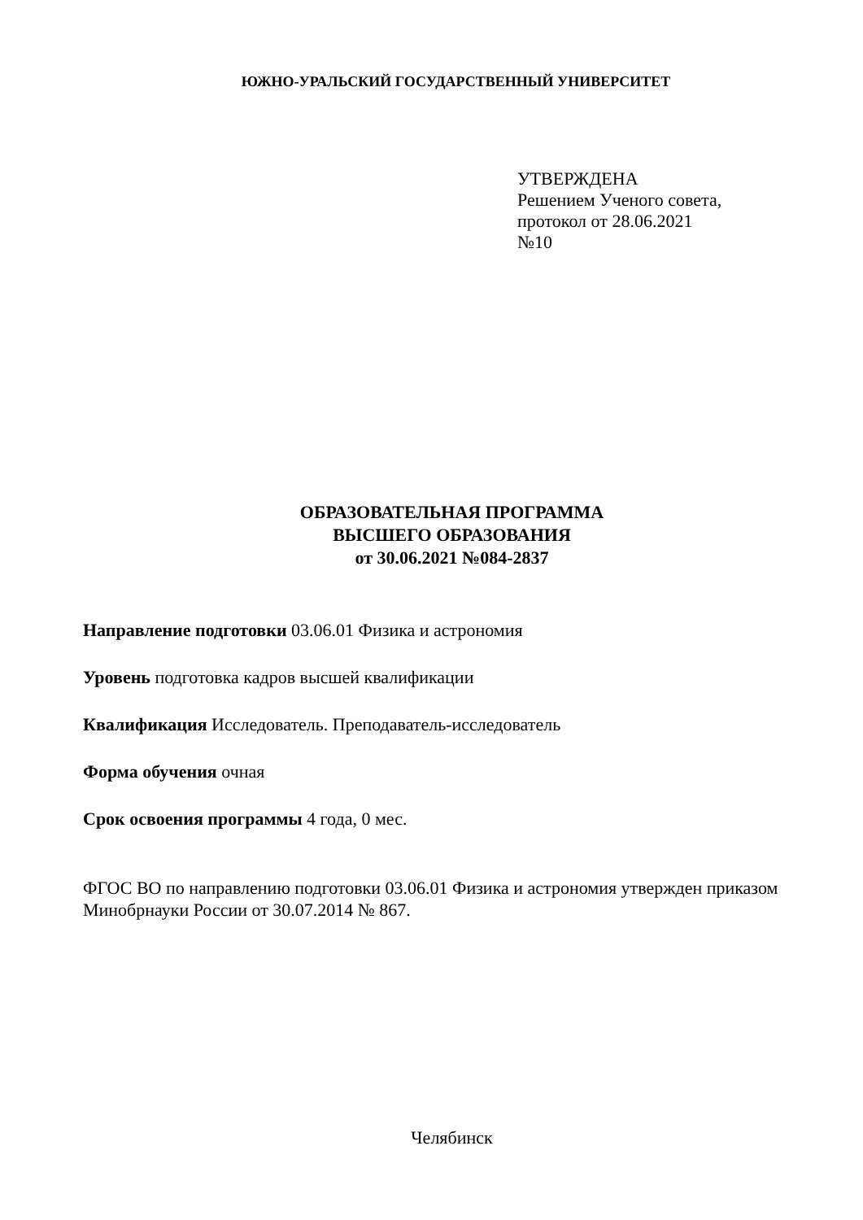ЮЖНО-УРАЛЬСКИЙ ГОСУДАРСТВЕННЫЙ УНИВЕРСИТЕТ
УТВЕРЖДЕНА
Решением Ученого совета,
протокол от 28.06.2021
№10
ОБРАЗОВАТЕЛЬНАЯ ПРОГРАММА
ВЫСШЕГО ОБРАЗОВАНИЯ
от 30.06.2021 №084-2837
Направление подготовки 03.06.01 Физика и астрономия
Уровень подготовка кадров высшей квалификации
Квалификация Исследователь. Преподаватель-исследователь
Форма обучения очная
Срок освоения программы 4 года, 0 мес.
ФГОС ВО по направлению подготовки 03.06.01 Физика и астрономия утвержден приказом Минобрнауки России от 30.07.2014 № 867.
Челябинск